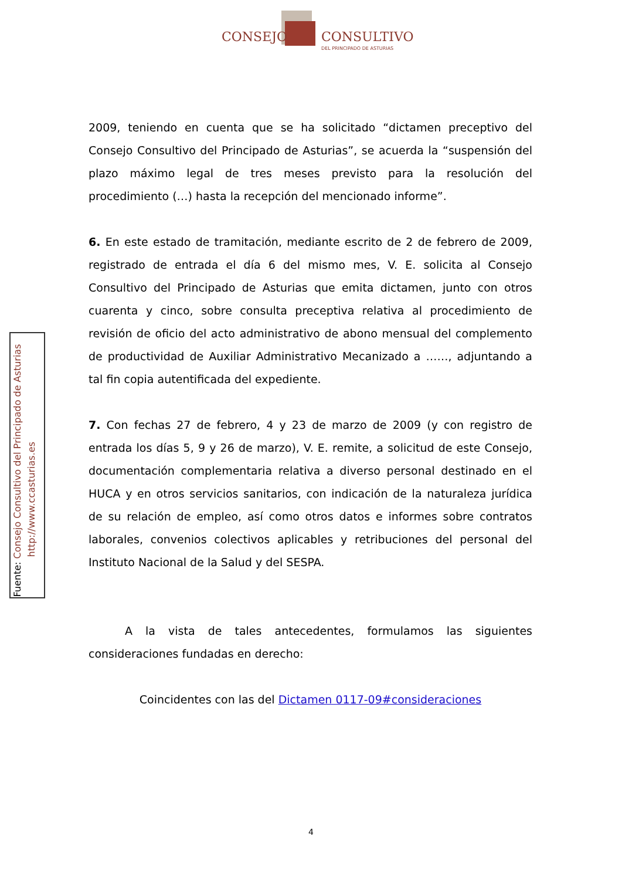CONSEJO CONSULTIVO
DEL PRINCIPADO DE ASTURIAS
2009, teniendo en cuenta que se ha solicitado “dictamen preceptivo del Consejo Consultivo del Principado de Asturias”, se acuerda la “suspensión del plazo máximo legal de tres meses previsto para la resolución del procedimiento (…) hasta la recepción del mencionado informe”.
6. En este estado de tramitación, mediante escrito de 2 de febrero de 2009, registrado de entrada el día 6 del mismo mes, V. E. solicita al Consejo Consultivo del Principado de Asturias que emita dictamen, junto con otros cuarenta y cinco, sobre consulta preceptiva relativa al procedimiento de revisión de oficio del acto administrativo de abono mensual del complemento de productividad de Auxiliar Administrativo Mecanizado a ……, adjuntando a tal fin copia autentificada del expediente.
7. Con fechas 27 de febrero, 4 y 23 de marzo de 2009 (y con registro de entrada los días 5, 9 y 26 de marzo), V. E. remite, a solicitud de este Consejo, documentación complementaria relativa a diverso personal destinado en el HUCA y en otros servicios sanitarios, con indicación de la naturaleza jurídica de su relación de empleo, así como otros datos e informes sobre contratos laborales, convenios colectivos aplicables y retribuciones del personal del Instituto Nacional de la Salud y del SESPA.
A la vista de tales antecedentes, formulamos las siguientes consideraciones fundadas en derecho:
Coincidentes con las del Dictamen 0117-09#consideraciones
Fuente: Consejo Consultivo del Principado de Asturias
http://www.ccasturias.es
4